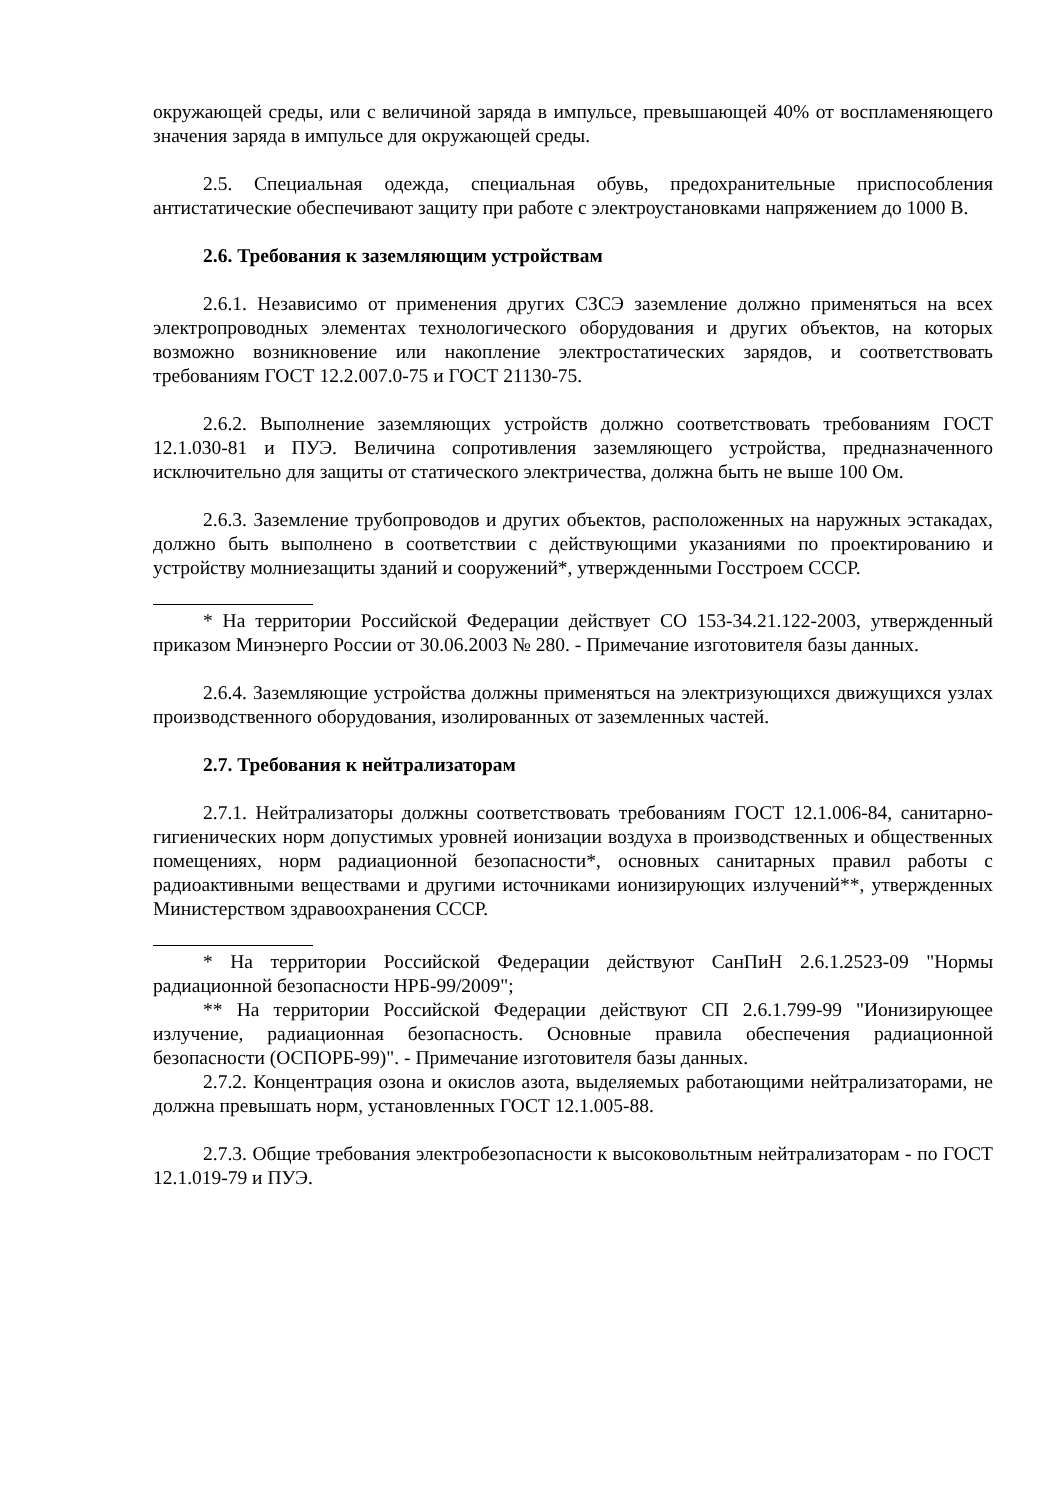окружающей среды, или с величиной заряда в импульсе, превышающей 40% от воспламеняющего значения заряда в импульсе для окружающей среды.
2.5. Специальная одежда, специальная обувь, предохранительные приспособления антистатические обеспечивают защиту при работе с электроустановками напряжением до 1000 В.
2.6. Требования к заземляющим устройствам
2.6.1. Независимо от применения других СЗСЭ заземление должно применяться на всех электропроводных элементах технологического оборудования и других объектов, на которых возможно возникновение или накопление электростатических зарядов, и соответствовать требованиям ГОСТ 12.2.007.0-75 и ГОСТ 21130-75.
2.6.2. Выполнение заземляющих устройств должно соответствовать требованиям ГОСТ 12.1.030-81 и ПУЭ. Величина сопротивления заземляющего устройства, предназначенного исключительно для защиты от статического электричества, должна быть не выше 100 Ом.
2.6.3. Заземление трубопроводов и других объектов, расположенных на наружных эстакадах, должно быть выполнено в соответствии с действующими указаниями по проектированию и устройству молниезащиты зданий и сооружений*, утвержденными Госстроем СССР.
* На территории Российской Федерации действует СО 153-34.21.122-2003, утвержденный приказом Минэнерго России от 30.06.2003 № 280. - Примечание изготовителя базы данных.
2.6.4. Заземляющие устройства должны применяться на электризующихся движущихся узлах производственного оборудования, изолированных от заземленных частей.
2.7. Требования к нейтрализаторам
2.7.1. Нейтрализаторы должны соответствовать требованиям ГОСТ 12.1.006-84, санитарно-гигиенических норм допустимых уровней ионизации воздуха в производственных и общественных помещениях, норм радиационной безопасности*, основных санитарных правил работы с радиоактивными веществами и другими источниками ионизирующих излучений**, утвержденных Министерством здравоохранения СССР.
* На территории Российской Федерации действуют СанПиН 2.6.1.2523-09 "Нормы радиационной безопасности НРБ-99/2009";
** На территории Российской Федерации действуют СП 2.6.1.799-99 "Ионизирующее излучение, радиационная безопасность. Основные правила обеспечения радиационной безопасности (ОСПОРБ-99)". - Примечание изготовителя базы данных.
2.7.2. Концентрация озона и окислов азота, выделяемых работающими нейтрализаторами, не должна превышать норм, установленных ГОСТ 12.1.005-88.
2.7.3. Общие требования электробезопасности к высоковольтным нейтрализаторам - по ГОСТ 12.1.019-79 и ПУЭ.